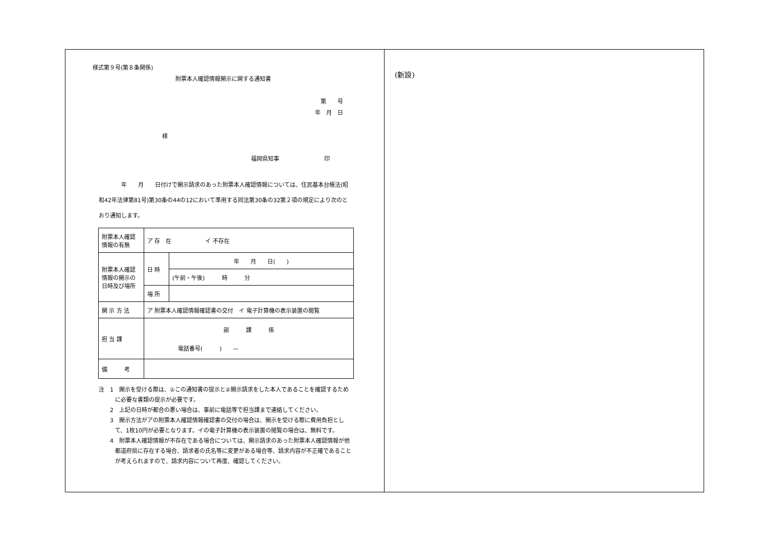様式第９号(第８条関係)
附票本人確認情報開示に関する通知書
第　　号
年　月　日
様
福岡県知事　　　　　　　　印
　　　　年　　月　　日付けで開示請求のあった附票本人確認情報については、住民基本台帳法(昭和42年法律第81号)第30条の44の12において準用する同法第30条の32第２項の規定により次のとおり通知します。
| 附票本人確認情報の有無 | ア 存 在 イ 不存在 | |
| 附票本人確認情報の開示の日時及び場所 | 日 時 | 年 月 日( ) |
| | | (午前・午後) 時 分 |
| | 場 所 | |
| 開 示 方 法 | ア 附票本人確認情報確認書の交付 イ 電子計算機の表示装置の閲覧 | |
| 担 当 課 | 部 課 係 電話番号( ) — | |
| 備 考 | | |
注　1　開示を受ける際は、①この通知書の提示と②開示請求をした本人であることを確認するために必要な書類の提示が必要です。
　　2　上記の日時が都合の悪い場合は、事前に電話等で担当課まで連絡してください。
　　3　開示方法がアの附票本人確認情報確認書の交付の場合は、開示を受ける際に費用負担として、1枚10円が必要となります。イの電子計算機の表示装置の閲覧の場合は、無料です。
　　4　附票本人確認情報が不存在である場合については、開示請求のあった附票本人確認情報が他都道府県に存在する場合、請求者の氏名等に変更がある場合等、請求内容が不正確であることが考えられますので、請求内容について再度、確認してください。
(新設)